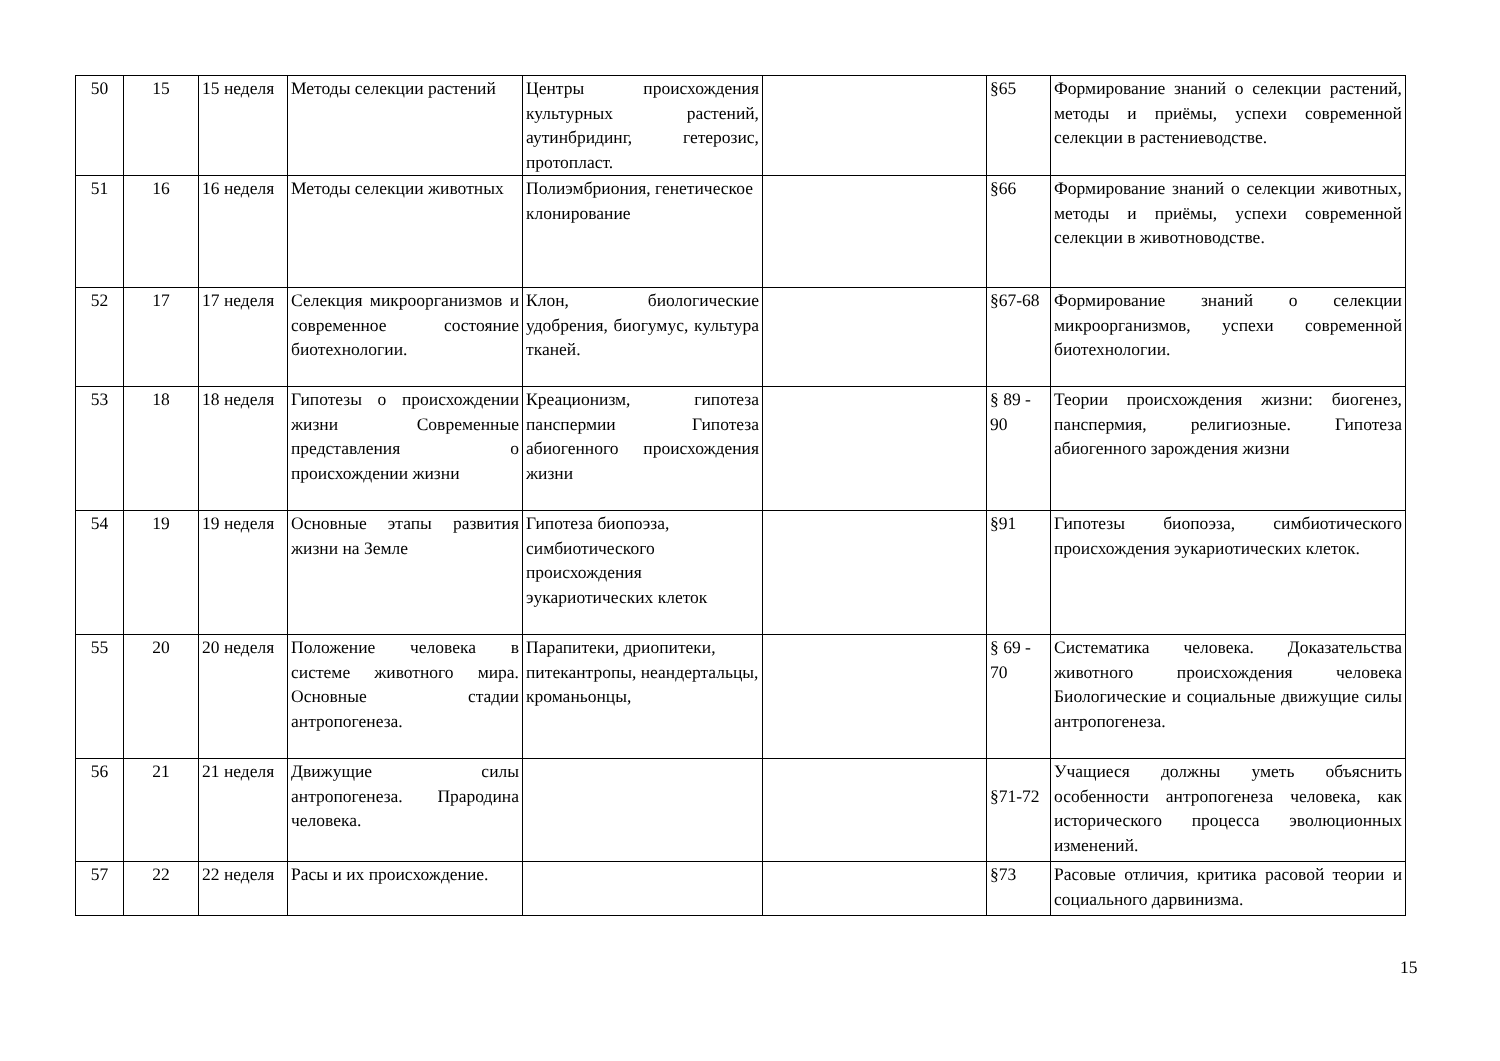| 50 | 15 | 15 неделя | Методы селекции растений | Центры происхождения культурных растений, аутинбридинг, гетерозис, протопласт. | | §65 | Формирование знаний о селекции растений, методы и приёмы, успехи современной селекции в растениеводстве. |
| 51 | 16 | 16 неделя | Методы селекции животных | Полиэмбриония, генетическое клонирование | | §66 | Формирование знаний о селекции животных, методы и приёмы, успехи современной селекции в животноводстве. |
| 52 | 17 | 17 неделя | Селекция микроорганизмов и современное состояние биотехнологии. | Клон, биологические удобрения, биогумус, культура тканей. | | §67-68 | Формирование знаний о селекции микроорганизмов, успехи современной биотехнологии. |
| 53 | 18 | 18 неделя | Гипотезы о происхождении жизни Современные представления о происхождении жизни | Креационизм, гипотеза панспермии Гипотеза абиогенного происхождения жизни | | § 89 - 90 | Теории происхождения жизни: биогенез, панспермия, религиозные. Гипотеза абиогенного зарождения жизни |
| 54 | 19 | 19 неделя | Основные этапы развития жизни на Земле | Гипотеза биопоэза, симбиотического происхождения эукариотических клеток | | §91 | Гипотезы биопоэза, симбиотического происхождения эукариотических клеток. |
| 55 | 20 | 20 неделя | Положение человека в системе животного мира. Основные стадии антропогенеза. | Парапитеки, дриопитеки, питекантропы, неандертальцы, кроманьонцы, | | § 69 - 70 | Систематика человека. Доказательства животного происхождения человека Биологические и социальные движущие силы антропогенеза. |
| 56 | 21 | 21 неделя | Движущие силы антропогенеза. Прародина человека. | | | §71-72 | Учащиеся должны уметь объяснить особенности антропогенеза человека, как исторического процесса эволюционных изменений. |
| 57 | 22 | 22 неделя | Расы и их происхождение. | | | §73 | Расовые отличия, критика расовой теории и социального дарвинизма. |
15